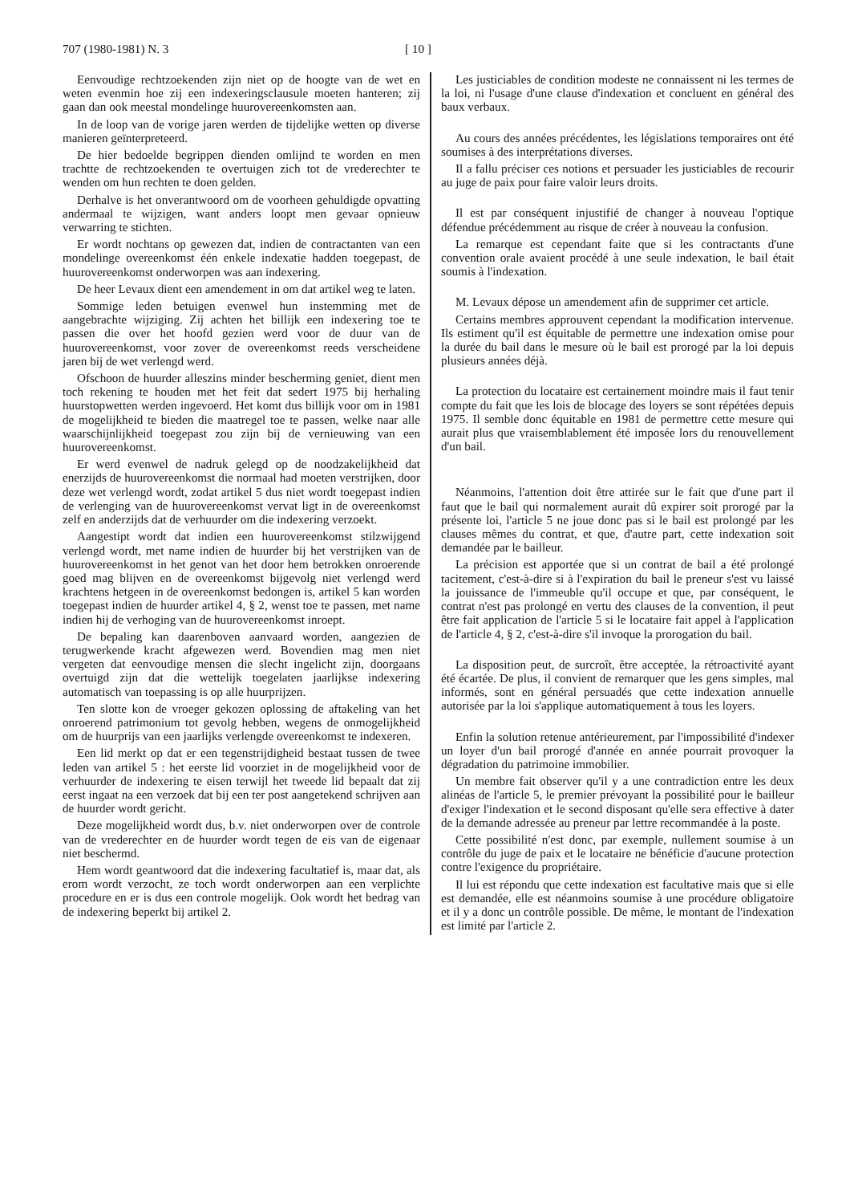707 (1980-1981) N. 3 [ 10 ]
Eenvoudige rechtzoekenden zijn niet op de hoogte van de wet en weten evenmin hoe zij een indexeringsclausule moeten hanteren; zij gaan dan ook meestal mondelinge huurovereenkomsten aan.
In de loop van de vorige jaren werden de tijdelijke wetten op diverse manieren geïnterpreteerd.
De hier bedoelde begrippen dienden omlijnd te worden en men trachtte de rechtzoekenden te overtuigen zich tot de vrederechter te wenden om hun rechten te doen gelden.
Derhalve is het onverantwoord om de voorheen gehuldigde opvatting andermaal te wijzigen, want anders loopt men gevaar opnieuw verwarring te stichten.
Er wordt nochtans op gewezen dat, indien de contractanten van een mondelinge overeenkomst één enkele indexatie hadden toegepast, de huurovereenkomst onderworpen was aan indexering.
De heer Levaux dient een amendement in om dat artikel weg te laten.
Sommige leden betuigen evenwel hun instemming met de aangebrachte wijziging. Zij achten het billijk een indexering toe te passen die over het hoofd gezien werd voor de duur van de huurovereenkomst, voor zover de overeenkomst reeds verscheidene jaren bij de wet verlengd werd.
Ofschoon de huurder alleszins minder bescherming geniet, dient men toch rekening te houden met het feit dat sedert 1975 bij herhaling huurstopwetten werden ingevoerd. Het komt dus billijk voor om in 1981 de mogelijkheid te bieden die maatregel toe te passen, welke naar alle waarschijnlijkheid toegepast zou zijn bij de vernieuwing van een huurovereenkomst.
Er werd evenwel de nadruk gelegd op de noodzakelijkheid dat enerzijds de huurovereenkomst die normaal had moeten verstrijken, door deze wet verlengd wordt, zodat artikel 5 dus niet wordt toegepast indien de verlenging van de huurovereenkomst vervat ligt in de overeenkomst zelf en anderzijds dat de verhuurder om die indexering verzoekt.
Aangestipt wordt dat indien een huurovereenkomst stilzwijgend verlengd wordt, met name indien de huurder bij het verstrijken van de huurovereenkomst in het genot van het door hem betrokken onroerende goed mag blijven en de overeenkomst bijgevolg niet verlengd werd krachtens hetgeen in de overeenkomst bedongen is, artikel 5 kan worden toegepast indien de huurder artikel 4, § 2, wenst toe te passen, met name indien hij de verhoging van de huurovereenkomst inroept.
De bepaling kan daarenboven aanvaard worden, aangezien de terugwerkende kracht afgewezen werd. Bovendien mag men niet vergeten dat eenvoudige mensen die slecht ingelicht zijn, doorgaans overtuigd zijn dat die wettelijk toegelaten jaarlijkse indexering automatisch van toepassing is op alle huurprijzen.
Ten slotte kon de vroeger gekozen oplossing de aftakeling van het onroerend patrimonium tot gevolg hebben, wegens de onmogelijkheid om de huurprijs van een jaarlijks verlengde overeenkomst te indexeren.
Een lid merkt op dat er een tegenstrijdigheid bestaat tussen de twee leden van artikel 5 : het eerste lid voorziet in de mogelijkheid voor de verhuurder de indexering te eisen terwijl het tweede lid bepaalt dat zij eerst ingaat na een verzoek dat bij een ter post aangetekend schrijven aan de huurder wordt gericht.
Deze mogelijkheid wordt dus, b.v. niet onderworpen over de controle van de vrederechter en de huurder wordt tegen de eis van de eigenaar niet beschermd.
Hem wordt geantwoord dat die indexering facultatief is, maar dat, als erom wordt verzocht, ze toch wordt onderworpen aan een verplichte procedure en er is dus een controle mogelijk. Ook wordt het bedrag van de indexering beperkt bij artikel 2.
Les justiciables de condition modeste ne connaissent ni les termes de la loi, ni l'usage d'une clause d'indexation et concluent en général des baux verbaux.
Au cours des années précédentes, les législations temporaires ont été soumises à des interprétations diverses.
Il a fallu préciser ces notions et persuader les justiciables de recourir au juge de paix pour faire valoir leurs droits.
Il est par conséquent injustifié de changer à nouveau l'optique défendue précédemment au risque de créer à nouveau la confusion.
La remarque est cependant faite que si les contractants d'une convention orale avaient procédé à une seule indexation, le bail était soumis à l'indexation.
M. Levaux dépose un amendement afin de supprimer cet article.
Certains membres approuvent cependant la modification intervenue. Ils estiment qu'il est équitable de permettre une indexation omise pour la durée du bail dans le mesure où le bail est prorogé par la loi depuis plusieurs années déjà.
La protection du locataire est certainement moindre mais il faut tenir compte du fait que les lois de blocage des loyers se sont répétées depuis 1975. Il semble donc équitable en 1981 de permettre cette mesure qui aurait plus que vraisemblablement été imposée lors du renouvellement d'un bail.
Néanmoins, l'attention doit être attirée sur le fait que d'une part il faut que le bail qui normalement aurait dû expirer soit prorogé par la présente loi, l'article 5 ne joue donc pas si le bail est prolongé par les clauses mêmes du contrat, et que, d'autre part, cette indexation soit demandée par le bailleur.
La précision est apportée que si un contrat de bail a été prolongé tacitement, c'est-à-dire si à l'expiration du bail le preneur s'est vu laissé la jouissance de l'immeuble qu'il occupe et que, par conséquent, le contrat n'est pas prolongé en vertu des clauses de la convention, il peut être fait application de l'article 5 si le locataire fait appel à l'application de l'article 4, § 2, c'est-à-dire s'il invoque la prorogation du bail.
La disposition peut, de surcroît, être acceptée, la rétroactivité ayant été écartée. De plus, il convient de remarquer que les gens simples, mal informés, sont en général persuadés que cette indexation annuelle autorisée par la loi s'applique automatiquement à tous les loyers.
Enfin la solution retenue antérieurement, par l'impossibilité d'indexer un loyer d'un bail prorogé d'année en année pourrait provoquer la dégradation du patrimoine immobilier.
Un membre fait observer qu'il y a une contradiction entre les deux alinéas de l'article 5, le premier prévoyant la possibilité pour le bailleur d'exiger l'indexation et le second disposant qu'elle sera effective à dater de la demande adressée au preneur par lettre recommandée à la poste.
Cette possibilité n'est donc, par exemple, nullement soumise à un contrôle du juge de paix et le locataire ne bénéficie d'aucune protection contre l'exigence du propriétaire.
Il lui est répondu que cette indexation est facultative mais que si elle est demandée, elle est néanmoins soumise à une procédure obligatoire et il y a donc un contrôle possible. De même, le montant de l'indexation est limité par l'article 2.